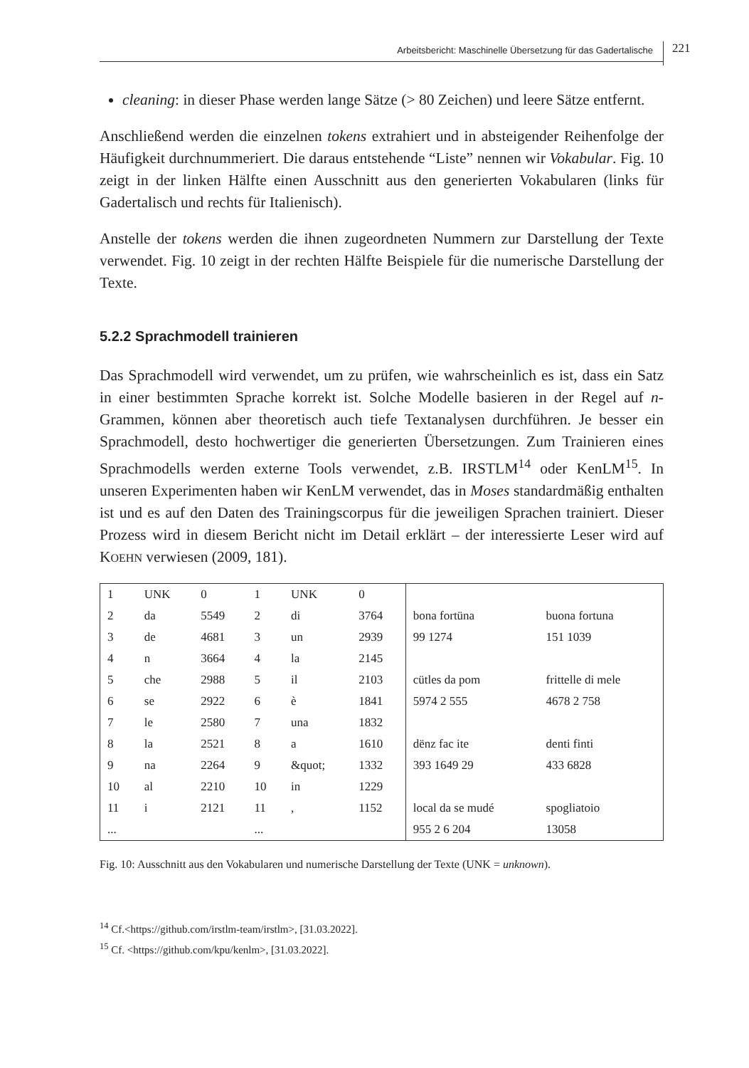Arbeitsbericht: Maschinelle Übersetzung für das Gadertalische 221
cleaning: in dieser Phase werden lange Sätze (> 80 Zeichen) und leere Sätze entfernt.
Anschließend werden die einzelnen tokens extrahiert und in absteigender Reihenfolge der Häufigkeit durchnummeriert. Die daraus entstehende “Liste” nennen wir Vokabular. Fig. 10 zeigt in der linken Hälfte einen Ausschnitt aus den generierten Vokabularen (links für Gadertalisch und rechts für Italienisch).
Anstelle der tokens werden die ihnen zugeordneten Nummern zur Darstellung der Texte verwendet. Fig. 10 zeigt in der rechten Hälfte Beispiele für die numerische Darstellung der Texte.
5.2.2 Sprachmodell trainieren
Das Sprachmodell wird verwendet, um zu prüfen, wie wahrscheinlich es ist, dass ein Satz in einer bestimmten Sprache korrekt ist. Solche Modelle basieren in der Regel auf n-Grammen, können aber theoretisch auch tiefe Textanalysen durchführen. Je besser ein Sprachmodell, desto hochwertiger die generierten Übersetzungen. Zum Trainieren eines Sprachmodells werden externe Tools verwendet, z.B. IRSTLM<sup>14</sup> oder KenLM<sup>15</sup>. In unseren Experimenten haben wir KenLM verwendet, das in Moses standardmäßig enthalten ist und es auf den Daten des Trainingscorpus für die jeweiligen Sprachen trainiert. Dieser Prozess wird in diesem Bericht nicht im Detail erklärt – der interessierte Leser wird auf KOEHN verwiesen (2009, 181).
| 1 | UNK | 0 | 1 | UNK | 0 | | |
| 2 | da | 5549 | 2 | di | 3764 | bona fortüna | buona fortuna |
| 3 | de | 4681 | 3 | un | 2939 | 99 1274 | 151 1039 |
| 4 | n | 3664 | 4 | la | 2145 | | |
| 5 | che | 2988 | 5 | il | 2103 | cütles da pom | frittelle di mele |
| 6 | se | 2922 | 6 | è | 1841 | 5974 2 555 | 4678 2 758 |
| 7 | le | 2580 | 7 | una | 1832 | | |
| 8 | la | 2521 | 8 | a | 1610 | dënz fac ite | denti finti |
| 9 | na | 2264 | 9 | &quot; | 1332 | 393 1649 29 | 433 6828 |
| 10 | al | 2210 | 10 | in | 1229 | | |
| 11 | i | 2121 | 11 | , | 1152 | local da se mudé | spogliatoio |
| ... | | | ... | | | 955 2 6 204 | 13058 |
Fig. 10: Ausschnitt aus den Vokabularen und numerische Darstellung der Texte (UNK = unknown).
<sup>14</sup> Cf.<https://github.com/irstlm-team/irstlm>, [31.03.2022].
<sup>15</sup> Cf. <https://github.com/kpu/kenlm>, [31.03.2022].